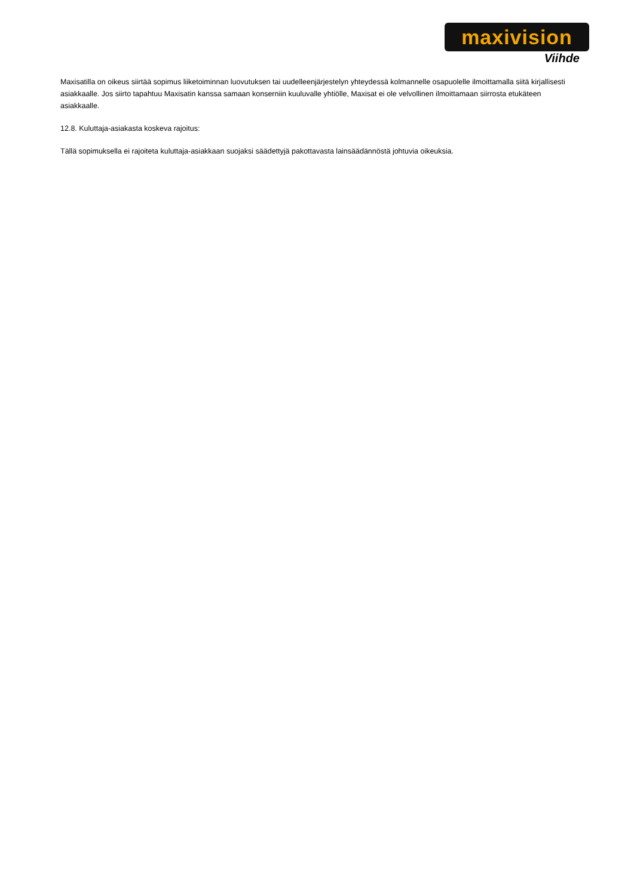maxivision
Viihde
Maxisatilla on oikeus siirtää sopimus liiketoiminnan luovutuksen tai uudelleenjärjestelyn yhteydessä kolmannelle osapuolelle ilmoittamalla siitä kirjallisesti asiakkaalle. Jos siirto tapahtuu Maxisatin kanssa samaan konserniin kuuluvalle yhtiölle, Maxisat ei ole velvollinen ilmoittamaan siirrosta etukäteen asiakkaalle.
12.8. Kuluttaja-asiakasta koskeva rajoitus:
Tällä sopimuksella ei rajoiteta kuluttaja-asiakkaan suojaksi säädettyjä pakottavasta lainsäädännöstä johtuvia oikeuksia.